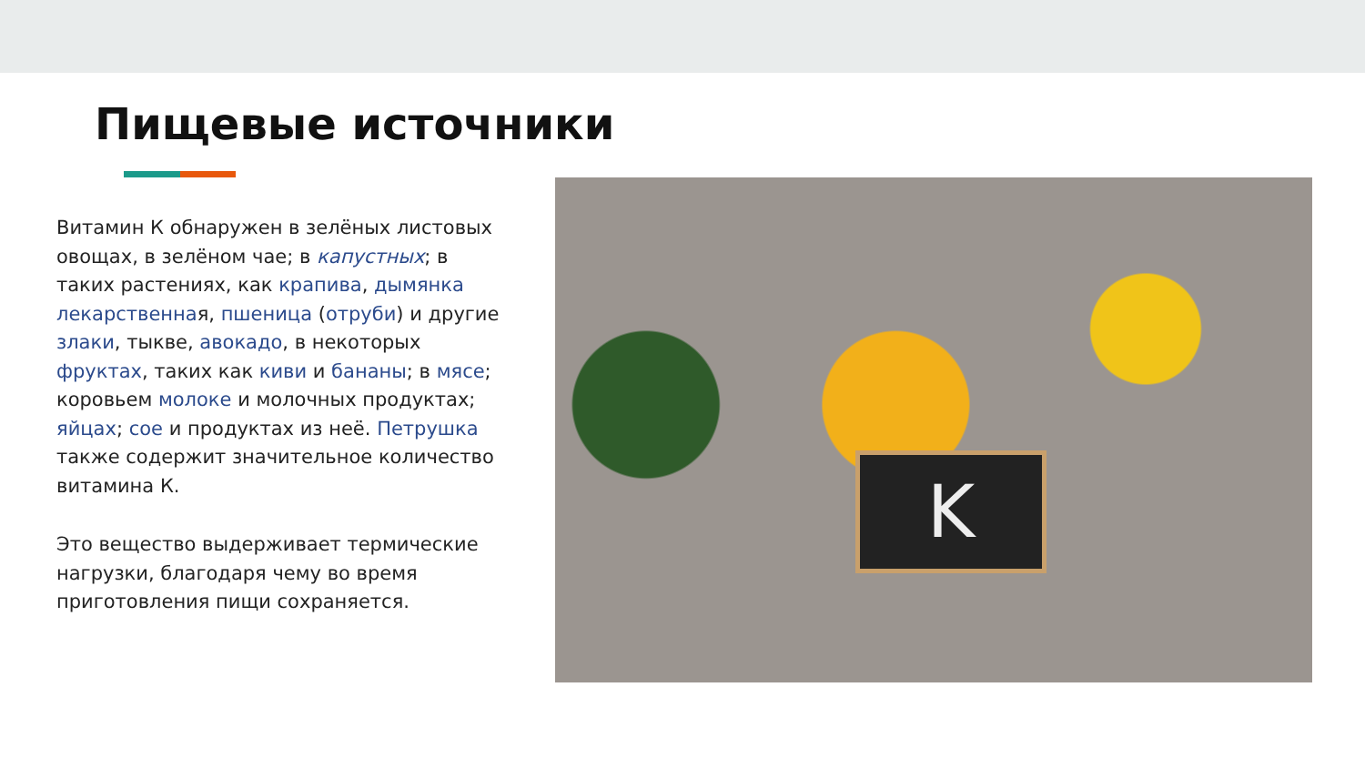Пищевые источники
Витамин К обнаружен в зелёных листовых овощах, в зелёном чае; в капустных; в таких растениях, как крапива, дымянка лекарственная, пшеница (отруби) и другие злаки, тыкве, авокадо, в некоторых фруктах, таких как киви и бананы; в мясе; коровьем молоке и молочных продуктах; яйцах; сое и продуктах из неё. Петрушка также содержит значительное количество витамина К.
Это вещество выдерживает термические нагрузки, благодаря чему во время приготовления пищи сохраняется.
K